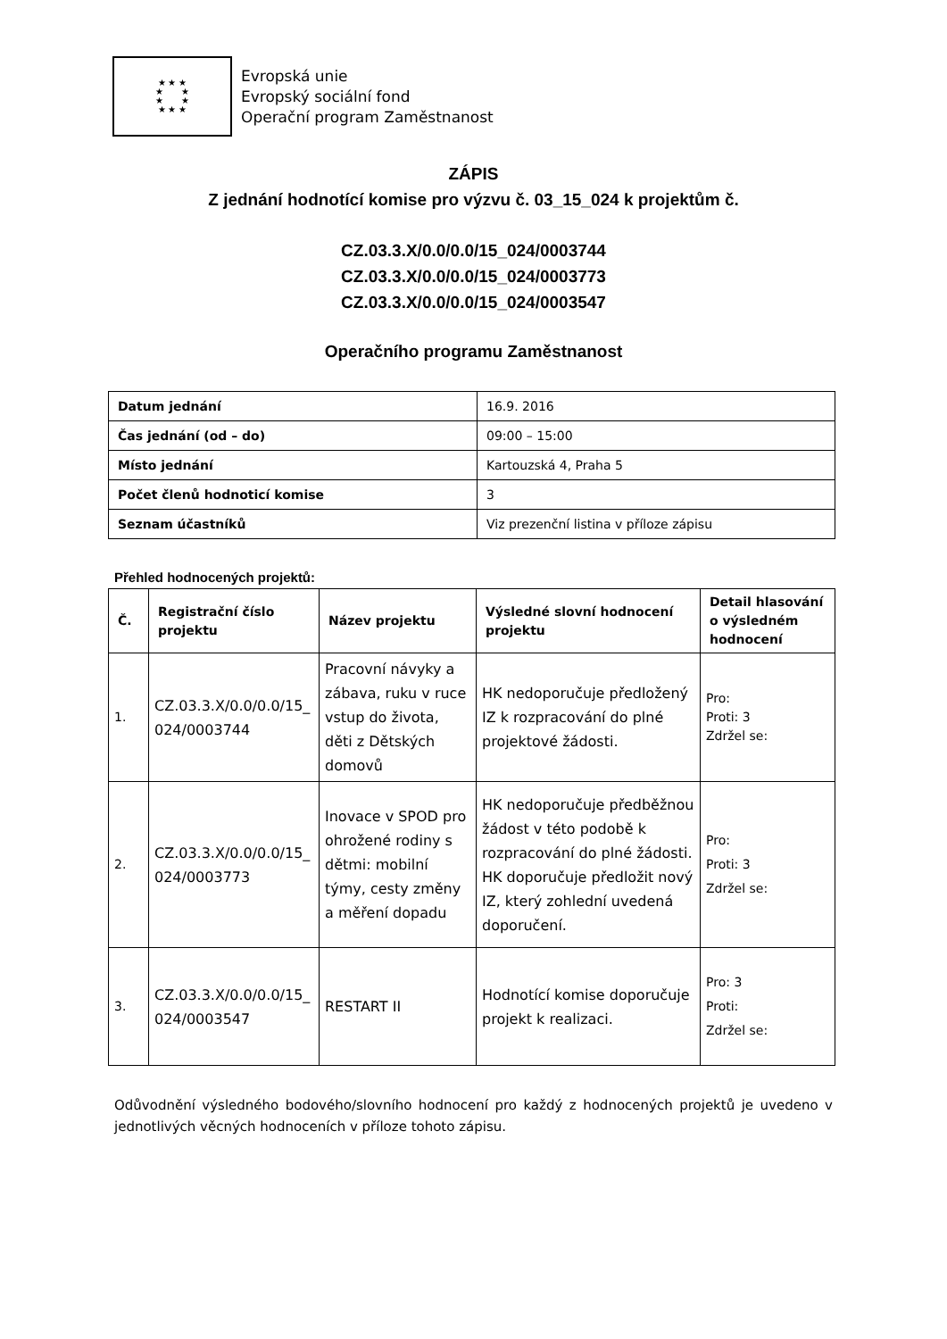★ ★ ★
★ ★
★ ★
★ ★ ★
Evropská unie
Evropský sociální fond
Operační program Zaměstnanost
ZÁPIS
Z jednání hodnotící komise pro výzvu č. 03_15_024 k projektům č.
CZ.03.3.X/0.0/0.0/15_024/0003744
CZ.03.3.X/0.0/0.0/15_024/0003773
CZ.03.3.X/0.0/0.0/15_024/0003547
Operačního programu Zaměstnanost
| Datum jednání | 16.9. 2016 |
| Čas jednání (od – do) | 09:00 – 15:00 |
| Místo jednání | Kartouzská 4, Praha 5 |
| Počet členů hodnoticí komise | 3 |
| Seznam účastníků | Viz prezenční listina v příloze zápisu |
Přehled hodnocených projektů:
| Č. | Registrační číslo projektu | Název projektu | Výsledné slovní hodnocení projektu | Detail hlasování o výsledném hodnocení |
| --- | --- | --- | --- | --- |
| 1. | CZ.03.3.X/0.0/0.0/15_ 024/0003744 | Pracovní návyky a zábava, ruku v ruce vstup do života, děti z Dětských domovů | HK nedoporučuje předložený IZ k rozpracování do plné projektové žádosti. | Pro: Proti: 3 Zdržel se: |
| 2. | CZ.03.3.X/0.0/0.0/15_ 024/0003773 | Inovace v SPOD pro ohrožené rodiny s dětmi: mobilní týmy, cesty změny a měření dopadu | HK nedoporučuje předběžnou žádost v této podobě k rozpracování do plné žádosti. HK doporučuje předložit nový IZ, který zohlední uvedená doporučení. | Pro: Proti: 3 Zdržel se: |
| 3. | CZ.03.3.X/0.0/0.0/15_ 024/0003547 | RESTART II | Hodnotící komise doporučuje projekt k realizaci. | Pro: 3 Proti: Zdržel se: |
Odůvodnění výsledného bodového/slovního hodnocení pro každý z hodnocených projektů je uvedeno v jednotlivých věcných hodnoceních v příloze tohoto zápisu.